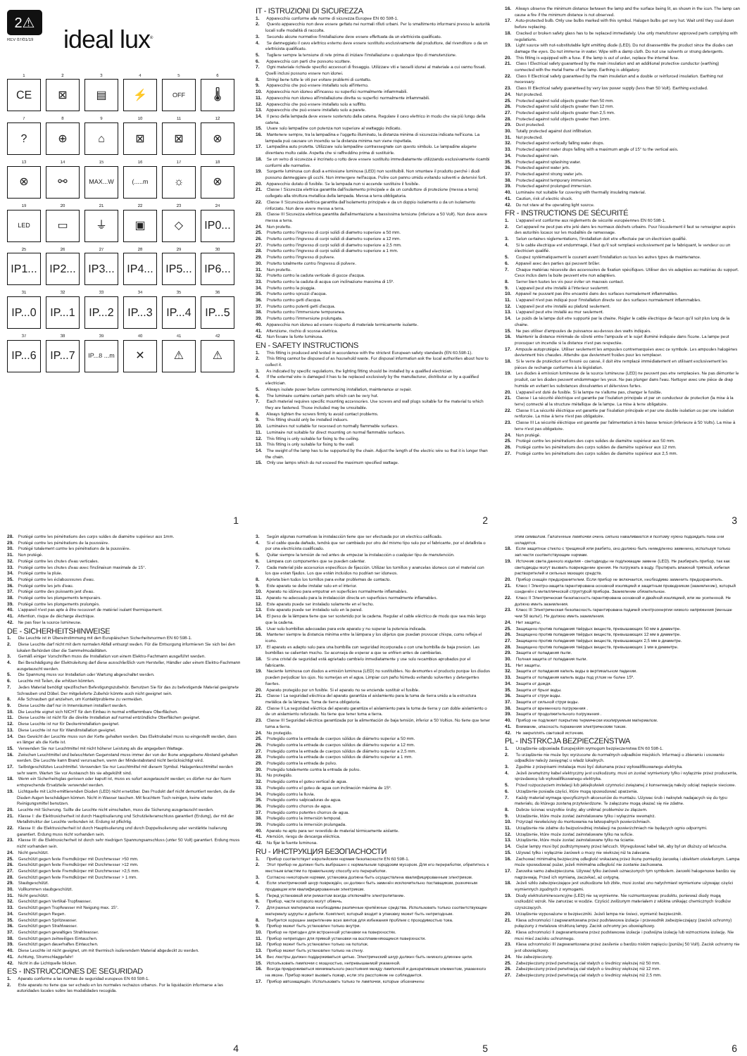2⚠
REV 07/01/19
ideal lux<sup>®</sup>
1
CE
2
⊠
3
▤
4
⚡
5
OFF
6
🌡
7
?
8
⊕
9
⌂
10
⊠
11
⊠
12
⊗
13
⊗
14
⚯
15
MAX...W
16
(.....m
17
☼
18
⊗
19
LED
20
▭
21
⏚
22
▣
23
◇
24
IP0...
25
IP1...
26
IP2...
27
IP3...
28
IP4...
29
IP5...
30
IP6...
31
IP...0
32
IP...1
33
IP...2
34
IP...3
35
IP...4
36
IP...5
37
IP...6
38
IP...7
39
IP...8 ...m
40
✕
41
⚠
42
⚠
1
IT - ISTRUZIONI DI SICUREZZA
1. Apparecchio conforme alle norme di sicurezza Europee EN 60 598-1.
2. Questo apparecchio non deve essere gettato nei normali rifiuti urbani. Per lo smaltimento informarsi presso le autorità locali sulle modalità di raccolta.
3. Secondo alcune normative l'installazione deve essere effettuata da un elettricista qualificato.
4. Se danneggiato il cavo elettrico esterno deve essere sostituito esclusivamente dal produttore, dal rivenditore o da un elettricista qualificato.
5. Togliere sempre la tensione di rete prima di iniziare l'installazione o qualunque tipo di manutenzione.
6. Apparecchio con parti che possono scottare.
7. Ogni materiale richiede specifici accessori di fissaggio. Utilizzare viti e tasselli idonei al materiale a cui vanno fissati. Quelli inclusi possono essere non idonei.
8. Stringi bene tutte le viti per evitare problemi di contatto.
9. Apparecchio che può essere installato solo all'interno.
10. Apparecchio non idoneo all'incasso su superfici normalmente infiammabili.
11. Apparecchio non idoneo all'installazione diretta su superfici normalmente infiammabili.
12. Apparecchio che può essere installato solo a soffitto.
13. Apparecchio che può essere installato solo a parete.
14. Il peso della lampada deve essere sostenuto dalla catena. Regolare il cavo elettrico in modo che sia più lungo della catena.
15. Usare solo lampadine con potenza non superiore al wattaggio indicato.
16. Mantenere sempre, tra la lampadina e l'oggetto illuminato, la distanza minima di sicurezza indicata nell'icona. La lampada può causare un incendio se la distanza minima non viene rispettata.
17. Lampadina auto protetta. Utilizzare solo lampadine contrassegnate con questo simbolo. Le lampadine alogene diventano molto calde. Aspetta che si raffreddino prima di sostituirle.
18. Se un vetro di sicurezza è incrinato o rotto deve essere sostituito immediatamente utilizzando esclusivamente ricambi conformi alle normative.
19. Sorgente luminosa con diodi a emissione luminosa (LED) non sostituibili. Non smontare il prodotto perché i diodi possono danneggiare gli occhi. Non immergere nell'acqua. Pulire con panno umido evitando solventi e detersivi forti.
20. Apparecchio dotato di fusibile. Se la lampada non si accende sostituire il fusibile.
21. Classe I Sicurezza elettrica garantita dall'isolamento principale e da un conduttore di protezione (messa a terra) collegato alla struttura metallica della lampada. Messa a terra obbligatoria.
22. Classe II Sicurezza elettrica garantita dall'isolamento principale e da un doppio isolamento o da un isolamento rinforzato. Non deve avere messa a terra.
23. Classe III Sicurezza elettrica garantita dall'alimentazione a bassissima tensione (inferiore a 50 Volt). Non deve avere messa a terra.
24. Non protetto.
25. Protetto contro l'ingresso di corpi solidi di diametro superiore a 50 mm.
26. Protetto contro l'ingresso di corpi solidi di diametro superiore a 12 mm.
27. Protetto contro l'ingresso di corpi solidi di diametro superiore a 2,5 mm.
28. Protetto contro l'ingresso di corpi solidi di diametro superiore a 1 mm.
29. Protetto contro l'ingresso di polvere.
30. Protetto totalmente contro l'ingresso di polvere.
31. Non protetto.
32. Protetto contro la caduta verticale di gocce d'acqua.
33. Protetto contro la caduta di acqua con inclinazione massima di 15º.
34. Protetto contro la pioggia.
35. Protetto contro spruzzi d'acqua.
36. Protetto contro getti d'acqua.
37. Protetto contro potenti getti d'acqua.
38. Protetto contro l'immersione temporanea.
39. Protetto contro l'immersione prolungata.
40. Apparecchio non idoneo ad essere ricoperto di materiale termicamente isolante.
41. Attenzione, rischio di scossa elettrica.
42. Non fissare la fonte luminosa.
EN - SAFETY INSTRUCTIONS
1. This fitting is produced and tested in accordance with the strictest European safety standards (EN 60.598-1).
2. This fitting cannot be disposed of as household waste. For disposal information ask the local authorities about how to collect it.
3. As indicated by specific regulations, the lighting fitting should be installed by a qualified electrician.
4. If the external wire is damaged it has to be replaced exclusively by the manufacturer, distributor or by a qualified electrician.
5. Always isolate power before commencing installation, maintenance or repair.
6. The luminaire contains certain parts which can be very hot.
7. Each material requires specific mounting accessories. Use screws and wall plugs suitable for the material to which they are fastened. Those included may be unsuitable.
8. Always tighten the screws firmly to avoid contact problems.
9. This fitting should only be installed indoors.
10. Luminaires not suitable for recessed on normally flammable surfaces.
11. Luminaire not suitable for direct mounting on normal flammable surfaces.
12. This fitting is only suitable for fixing to the ceiling.
13. This fitting is only suitable for fixing to the wall.
14. The weight of the lamp has to be supported by the chain. Adjust the length of the electric wire so that it is longer than the chain.
15. Only use lamps which do not exceed the maximum specified wattage.
2
16. Always observe the minimum distance between the lamp and the surface being lit, as shown in the icon. The lamp can cause a fire if the minimum distance is not observed.
17. Auto-protected bulb. Only use bulbs marked with this symbol. Halogen bulbs get very hot. Wait until they cool down before replacing.
18. Cracked or broken safety glass has to be replaced immediately. Use only manufcturer approved parts complying with regulations.
19. Light source with not-substitutable light emitting diode (LED). Do not disassemble the product since the diodes can damage the eyes. Do not immerse in water. Wipe with a damp cloth. Do not use solvents or strong detergents.
20. This fitting is equipped with a fuse. If the lamp is out of order, replace the internal fuse.
21. Class I Electrical safety guaranteed by the main insulation and an additional protective conductor (earthing) connected with the metal frame of the lamp. Earthing is obligatory.
22. Class II Electrical safety guaranteed by the main insulation and a double or reinforced insulation. Earthing not necessary.
23. Class III Electrical safety guaranteed by very low power supply (less than 50 Volt). Earthing excluded.
24. Not protected.
25. Protected against solid objects greater than 50 mm.
26. Protected against solid objects greater than 12 mm.
27. Protected against solid objects greater than 2,5 mm.
28. Protected against solid objects greater than 1mm.
29. Dust protected.
30. Totally protected against dust infiltration.
31. Not protected.
32. Protected against vertically falling water drops.
33. Protected against water drops falling with a maximum angle of 15° to the vertical axis.
34. Protected against rain.
35. Protected against splashing water.
36. Protected against water jets.
37. Protected against strong water jets.
38. Protected against temporary immersion.
39. Protected against prolonged immersion.
40. Luminaire not suitable for covering with thermally insulating material.
41. Caution, risk of electric shock.
42. Do not stare at the operating light source.
FR - INSTRUCTIONS DE SÉCURITÉ
1. L'appareil est conforme aux règlements de sécurité européennes EN 60 598-1.
2. Cet appareil ne peut pas etre jeté dans les normaux déchets urbains. Pour l'écoulement il faut se renseigner auprès des autorités locaux sur les modalités de ramassage.
3. Selon certaines réglementations, l'installation doit etre effectuée par un électricien qualifié.
4. Si le cable électrique est endommagé, il faut qu'il soit remplacé exclusivement par le fabriquant, le vendeur ou un électricien qualifié.
5. Coupez systématiquement le courant avant l'installation ou tous les autres types de maintenance.
6. Appareil avec des parties qui peuvent brûler.
7. Chaque matériau nécessite des accessoires de fixation spécifiques. Utiliser des vis adaptées au matériau du support. Ceux inclus dans la boite peuvent etre non adaptées.
8. Serrer bien tuotes les vis pour éviter un mauvais contact.
9. L'appareil peut etre installé à l'interieur seulemnt.
10. Appareil ne pouvant pas être encastré dans des surfaces normalement inflammables.
11. L'appareil n'est pas indiqué pour l'installation directe sur des surfaces normalement inflammables.
12. L'appareil peut etre installé au plafond seulement.
13. L'appareil peut etre installé au mur seulement.
14. Le poids de la lampe doit etre supporté par la chaine. Régler le cable électrique de facon qu'il soit plus long de la chaine.
15. Ne pas utiliser d'ampoules de puissance au-dessus des watts indiqués.
16. Maintenir la distance minimale de sûreté entre l'ampoule et le sujet illuminé indiquée dans l'icone. La lampe peut provoquer un incendie si la distance n'est pas respectée.
17. Ampoule autoprotégée. Utiliser seulement les ampoules contremarquées avec ce symbole. Les ampoules halogènes deviennent très chaudes. Attendre que deviennent froides pour les remplacer.
18. Si le verre de protéction est fissuré ou cassé, il doit étre remplacé immédiatement en utilisant exclusivement les pièces de rechange conformes à la législation.
19. Les diodes à emission lumineuse de la source lumineuse (LED) ne peuvent pas etre remplacées. Ne pas démonter le produit, car les diodes peuvent endommager les yeux. Ne pas plonger dans l'eau. Nettoyer avec une pièce de drap humide en evitant les substances dissolvantes et détersives fortes.
20. L'appareil est doté de fusible. Si la lampe ne s'allume pas, changer le fusible.
21. Classe I La sécurité éléctrique est garantie par l'isolation principale et par un conducteur de protection (la mise à la terre) connecté al la structure métallique de la lampe. La mise à terre obligatoire.
22. Classe II La sécurité éléctrique est garantie par l'isolation principale et par une double isolation ou par une isolation renforcée. La mise à terre n'est pas obligatoire.
23. Classe III La sécurité éléctrique est garantie par l'alimentation à très basse tension (inferieure à 50 Volts). La mise à terre n'est pas obligatoire.
24. Non protégé.
25. Protégé contre les pénétrations des cops solides de diamètre supérieur aux 50 mm.
26. Protégé contre les pénétrations des corps solides de diamètre supérieur aux 12 mm.
27. Protégé contre les pénétrations des corps solides de diamètre supérieur aux 2,5 mm.
3
28. Protégé contre les pénétrations des corps soldes de diamètre supérieur aux 1mm.
29. Protégé contre les pénétrations de la poussière.
30. Protégé totalement contre les pénétrations de la poussière.
31. Non protégé.
32. Protégé contre les chutes d'eau verticales.
33. Protégé contre les chutes d'eau avec l'inclinaison maximale de 15°.
34. Protégé contre la pluie.
35. Protégé contre les éclaboussures d'eau.
36. Protégé contre les jets d'eau.
37. Protégé contre des puissants jest d'eau.
38. Protégé contre les plongements temporairs.
39. Protégé contre les plongements prolongés.
40. L'appareil n'est pas apte à être recouvert de matériel isolant thermiquement.
41. Attention, risque de décharge électrique.
42. Ne pas fixer la source lumineuse.
DE - SICHERHEITSHINWEISE
1. Die Leuchte ist in Übereinstimmung mit den Europäischen Sicherheitsnormen EN 60 598-1.
2. Diese Leuchte darf nicht mit dem normalen Abfall entsorgt weden. Für die Entsorgung informieren Sie sich bei den lokalen Behörden über die Sammelmodalitäten.
3. Gemäß einiger Vorschriften muss die Installation von einem Elektro-Fachmann ausgeführt werden.
4. Bei Beschädigung der Elektroleitung darf diese ausschließlich vom Hersteller, Händler oder einem Elektro-Fachmann ausgetauscht werden.
5. Die Spannung muss vor Installation oder Wartung abgeschaltet werden.
6. Leuchte mit Teilen, die erhitzen könnten.
7. Jedes Material benötigt spezifischen Befestigungszubehör. Benutzen Sie für das zu befestigende Material geeignete Schrauben und Dübel. Der mitgelieferte Zubehör könnte auch nicht geeignet sein.
8. Alle Schrauben gut anziehen, um Kontaktprobleme zu vermeiden.
9. Diese Leuchte darf nur in Innenräumen installiert werden.
10. Die Leuchte eignet sich NICHT für den Einbau in normal entflammbare Oberflächen.
11. Diese Leuchte ist nicht für die direkte Installation auf normal entzündliche Oberflächen geeignet.
12. Diese Leuchte ist nur für Deckeninstallation geeignet.
13. Diese Leuchte ist nur für Wandinstallation geeignet.
14. Das Gewicht der Leuchte muss von der Kette gehalten werden. Das Elektrokabel muss so eingestellt werden, dass es länger als die Kette ist.
15. Verwenden Sie nur Leuchtmittel mit nicht höherer Leistung als die angegeben Wattage.
16. Zwischen Leuchtmittel und beleuchteten Gegenstand muss immer der von der Ikone angegebene Abstand gehalten werden. Die Leuchte kann Brand verursachen, wenn der Mindestabstand nicht berücksichtigt wird.
17. Selbstgeschütztes Leuchtmittel. Verwenden Sie nur Leuchtmittel mit diesem Symbol. Halogenleuchtmittel werden sehr warm. Warten Sie vor Austausch bis sie abgekühlt sind.
18. Wenn ein Sicherheitsglas gerissen oder kaputt ist, muss es sofort ausgetauscht werden; es dürfen nur der Norm entsprechende Ersatzteile verwendet werden.
19. Lichtquelle mit Licht-emittierenden Dioden (LED) nicht ersetzbar. Das Produkt darf nicht demontiert werden, da die Dioden Augen beschädigen können. Nicht in Wasser tauchen. Mit feuchtem Tuch reinigen, keine starke Reinigungsmittel benutzen.
20. Leuchte mit Sicherung. Sollte die Leuchte nicht einschalten, muss die Sicherung ausgetauscht werden.
21. Klasse I: die Elektrosicherheit ist durch Hauptisolierung und Schutzleiteranschluss garantiert (Erdung), der mit der Metallstruktur der Leuchte verbunden ist. Erdung ist pflichtig.
22. Klasse II: die Elektrosicherheit ist durch Hauptisolierung und durch Doppelisolierung oder verstärkte Isolierung garantiert. Erdung muss nicht vorhanden sein.
23. Klasse III: die Elektrosicherheit ist durch sehr niedrigen Spannungsanschluss (unter 50 Volt) garantiert. Erdung muss nicht vorhanden sein.
24. Nicht geschützt.
25. Geschützt gegen feste Fremdkörper mit Durchmesser >50 mm.
26. Geschützt gegen feste Fremdkörper mit Durchmesser >12 mm.
27. Geschützt gegen feste Fremdkörper mit Durchmesser >2,5 mm.
28. Geschützt gegen feste Fremdkörper mit Durchmesser > 1 mm.
29. Staubgeschützt.
30. Vollkommen staubgeschützt.
31. Nicht geschützt.
32. Geschützt gegen Vertikal-Tropfwasser.
33. Geschützt gegen Tropfwasser mit Neigung max. 15°.
34. Geschützt gegen Regen.
35. Geschützt gegen Spritzwasser.
36. Geschützt gegen Strahlwasser.
37. Geschützt gegen gewaltiges Strahlwasser.
38. Geschützt gegen zeitweiliges Eintauchen.
39. Geschützt gegen dauerhaftes Eintauchen.
40. Diese Leuchte ist nicht geeignet, um mit thermisch isolierendem Material abgedeckt zu werden.
41. Achtung, Stromschlaggefahr!
42. Nicht in die Lichtquelle blicken.
ES - INSTRUCCIONES DE SEGURIDAD
1. Aparato conforme a las normas de seguridad europeos EN 60 598-1.
2. Este aparato no tiene que ser echado en los normales rechazos urbanos. Por la liquidación informarse a las autoridades locales sobre las modalidades recogida.
4
3. Según algunas normativas la instalacción tiene que ser efectuada por un electrico calificado.
4. Si el cable queda dañado, tendrá que ser cambiado por otro del mismo tipo solo por el fabricante, por el detallista o por una electricista cualificado.
5. Quitar siempre la tensión de red antes de empezar la instalacción o cualquier tipo de manutención.
6. Lámpara con componentes que se pueden calentar.
7. Cada material pide accesorios especificos de fijacción. Utilizar los tornillos y arancelas idoneos con el material con los que estan fijados. Los que están incluidos no podrian ser idoneos.
8. Aprieta bien todos los tornillos para evitar problemas de contacto.
9. Este aparato se debe instalar solo en el interior.
10. Aparato no idóneo para empotrar en superficies normalmente inflamables.
11. Aparato no adecuado para la instalacción directa en superficies normalmente inflamables.
12. Este aparato puede ser instalado solamente en el techo.
13. Este aparato puede ser instalado solo en la pared.
14. El peso de la lámpara tiene que ser sostenido por la cadena. Regular el cable eléctrico de modo que sea más largo que la cadena.
15. Usar solo bombillas adecuadas para este aparato y no superar la potencia indicada.
16. Mantener siempre la distancia minima entre la lámpara y los objetos que puedan provocar chispa, como refleja el icono.
17. El aparato es adapto solo para una bombilla con seguridad incorporada o con una bombilla de baja presion. Las bombillas se calientan mucho. Se aconseja de esperar a que se enfrien antes de cambiarlas.
18. Si una cristal de seguridad está agrietado cambielo inmediatamente y use solo recambios aprobados por el fabricante.
19. Naciente luminosa con diodos a emisión luminosa (LED) no sustituibles. No desmontes el producto porque los diodos pueden perjudicar los ojos. No sumerjas en el agua. Limpiar con paño húmedo evitando solventes y detergentes fuertes.
20. Aparato protegido por un fusible. Si el aparato no se enciende sostituir el fusible.
21. Classe I La seguridad eléctrica del aparato garantiza el aislamiento para la toma de tierra unido a la estructura metálica de la lámpara. Toma de tierra obligatoria.
22. Classe II La seguridad eléctrica del aparato garantiza el aislamiento para la toma de tierra y con doble aislamiento o de un aislamiento reforzado. No tiene que tener toma a tierra.
23. Classe III Seguridad eléctrica garantizada por la alimentación de baja tensión, inferior a 50 Voltios. No tiene que tener toma a tierra.
24. No protegido.
25. Protegido contra la entrada de cuerpos sòlidos de diámetro superior a 50 mm.
26. Protegido contra la entrada de cuerpos sòlidos de diámetro superior a 12 mm.
27. Protegido contra la entrada de cuerpos sòlidos de diámetro superior a 2,5 mm.
28. Protegido contra la entrada de cuerpos sòlidos de diámetro superior a 1 mm.
29. Protegido contra la entrada de polvo.
30. Protegido totalemente contra la entrada de polvo.
31. No protegido.
32. Protegido contra el goteo vertical de agua.
33. Protegido contro el goteo de agua con inclinación máxima de 15º.
34. Protegido contro la lluvia.
35. Protegido contro salpicaduras de agua.
36. Protegido contro chorros de agua.
37. Protegido contro potentes chorros de agua.
38. Protegido contro la inmersión temporal.
39. Protegido contro la inmersión prolongada.
40. Aparato no apto para ser revestido de material térmicamente aislante.
41. Atención, riesgo de descarga eléctrica.
42. No fijar la fuente luminosa.
RU - ИНСТРУКЦИЯ БЕЗОПАСНОСТИ
1. Прибор соответствует европейским нормам безопасности EN 60 598-1.
2. Этот прибор не должен быть выброшен с нормальным городским мусором. Для его переработки, обратитесь к местным властям по правильному способу его переработки.
3. Согласно некоторым нормам, установка должна быть осуществлена квалифицированным электриком.
4. Если электрический шнур повреждён, он должен быть заменён исключительно поставщиком, розничным продавцом или квалифицированным электриком.
5. Перед установкой или ремонтом всегда отключайте электропитание.
6. Прибор, части которого могут обжечь.
7. Для разных материалов необходимы различные крепёжные средства. Использовать только соответствующие материалу шурупы и дюбели. Комплект, который входит в упаковку может быть непригодным.
8. Требуется хорошее закрепление всех винтов для избежания проблем с проходимостью тока.
9. Прибор может быть установлен только внутри.
10. Прибор не пригоден для встроенной установки на поверхностях.
11. Прибор непригоден для прямой установки на воспламеняющиеся поверхности.
12. Прибор может быть установлен только на потолок.
13. Прибор может быть установлен только на стену.
14. Вес люстры должен поддерживаться цепью. Электрический шнур должен быть немного длиннее цепи.
15. Использовать лампочки с мощностью, непревышаемой указанной.
16. Всегда придерживаться минимального расстояния между лампочкой и декоративным элементом, указанного на иконе. Прибор может вызвать пожар, если это расстояние не соблюдается.
17. Прибор автозащищён. Использовать только те лампочки, которые обозначены
5
этим символом. Галогенные лампочки очень сильно накаливаются и поэтому нужно подождать пока они охладятся.
18. Если защитное стекло с трещиной или разбито, оно должно быть немедленно заменено, используя только зап.части соответствующие нормам.
19. Источник света данного изделия - светодиоды не подлежащие замене (LED). Не разбирать прибор, так как светодиоды могут вызвать повреждение зрения. Не погружать в воду. Протирать влажной тряпкой, избегая растворителей и сильных моющих средств.
20. Прибор снащён предохранителем. Если прибор не включается, необходимо заменить предохранитель.
21. Класс I Электро-защита гарантирована основной изоляцией и защитным проводником (заземление), который соеденён с металлической структурой прибора. Заземление обязательное.
22. Класс II Электрическая безопасность гарантирована основной и двойной изоляцией, или же усиленной. Не должно иметь заземления.
23. Класс III Электрическая безопасность гарантирована подачей электроэнергии низкого напряжения (меньше чем 50 вольт). Не должно иметь заземления.
24. Нет защиты.
25. Защищено против попадания твёрдых веществ, превышающих 50 мм в диаметре.
26. Защищено против попадания твёрдых веществ, превышающих 12 мм в диаметре.
27. Защищено против попадания твёрдых веществ, превышающих 2,5 мм в диаметре.
28. Защищено против попадания твёрдых веществ, превышающих 1 мм в диаметре.
29. Защита от попадания пыли.
30. Полная защита от попадания пыли.
31. Нет защиты.
32. Защита от попадания капель воды в вертикальном падении.
33. Защита от попадания капель воды под углом не более 15º.
34. Защита от дождя.
35. Защита от брызг воды.
36. Защита от струи воды.
37. Защита от сильной струи воды.
38. Защита от временного погружения .
39. Защита от продолжительного погружения .
40. Прибор не подлежит покрытию термически изолируемым материалом.
41. Внимание, опасность поражения электрическим током.
42. Не закреплять световой источник.
PL - INSTRKCJA BEZPIECZEŃSTWA
1. Urządzenie odpowiada Europejskim wymogom bezpieczenstwa EN 60 598-1.
2. To urządzenie nie może byc wyrzucone do normalnych odpadków miejskich. Informacji o zbieraniu i usuwaniu odpadków należy zasięgnąć u władz lokalnych.
3. Zgodnie z przepisami instalacja musi być dokonana przez wykwalifikowanego elektryka.
4. Jeżeli zewnętrzny kabel elektryczny jest uszkodzony, musi on zostać wymieniony tylko i wyłącznie przez producenta, sprzedawcę lub wykwalifikowanego elektryka.
5. Przed rozpoczęciem instalacji lub jakiejkolwiek czynności związanej z konserwacją należy odciąć napięcie sieciowe.
6. Urządzenie posiada części, które mogą spowodować oparzenia.
7. Każdy materiał wymaga specyficznych akcesoriów do montażu. Używac śrub i nakrętek nadajacych się do typu materiału, do którego zostaną przytwierdzone. Te załączone mogą okazać się nie zdatne.
8. Dobrze ścisnac wszystkie śruby, aby uniknać problemów ze złączem.
9. Urzadzenie, które może zostać zainstalowane tylko i wyłącznie wewnątrz.
10. Przyrząd niewłaściwy do montowania na łatwopalnych powierzchniach.
11. Urządzenie nie zdatne do bezpośredniej instalacji na powierzchniach nie będących ognio odpornymi.
12. Urządzenie, które może zostać zainstalowane tylko na suficie.
13. Urządzenie, które może zostać zainstalowane tylko na ścianie.
14. Ciężar lampy musi być podtrzymywany przez łańcuch. Wyregulować kabel tak, aby był on dłuższy od łańcucha.
15. Używać tylko i wyłącznie żarówek o mocy nie wiekszej niż ta zalecana.
16. Zachować minimalną bezpieczną odległość wskazaną przez ikonę pomiędzy żarowką i obiektem oświetlonym. Lampa może spowodować pożar, jeżeli minimalna odległość nie zostanie zachowana.
17. Żarowka samo zabezpieczona. Używać tylko żarówek oznaczonych tym symbolem. żarowki halogenowe bardzo się nagrzewają. Przed ich wymianą, zaczekać, aż ostygną.
18. Jeżeli szkło zabezpieczające jest uszkodzone lub zbite, musi zostać ono natychmiast wymienione używając części wymiennych zgodnych z wymogami.
19. Diody elektroluminescencyjne (LED) nie są wymienne. Nie rozmontowywac produktu, ponieważ diody mogą uszkodzić wzrok. Nie zanurzac w wodzie. Czyścić zwilżonym materiałem z włókna unikając chemicznych środków czyszczących.
20. Urządzenie wyposażone w bezpieczniki. Jeżeli lampa nie świeci, wymienić bezpiecznik.
21. Klasa ochronności I zagwarantowana przez podstawowa izolacje i przewodnik zabezpieczający (zacisk ochronny) połączony z metalowa strukturą lampy. Zacisk ochronny jes obowiązkowy.
22. Klasa ochronności II zagwarantowana przez podstawowa izolacje i podwójna izolację lub wzmocniona izolację. Nie musi mieć zacisku ochronnego.
23. Klasa ochronności III zagwarantowana przez zasilenie o bardzo niskim napięciu (poniżej 50 Volt). Zacisk ochronny nie jest obowiązkowy.
24. Nie zabezpieczony.
25. Zabezpieczony przed penetracją ciał stałych o średnicy większej niż 50 mm.
26. Zabezpieczony przed penetracją ciał stałych o średnicy większej niż 12 mm.
27. Zabezpieczony przed penetracją ciał stałych o średnicy większej niż 2,5 mm.
6